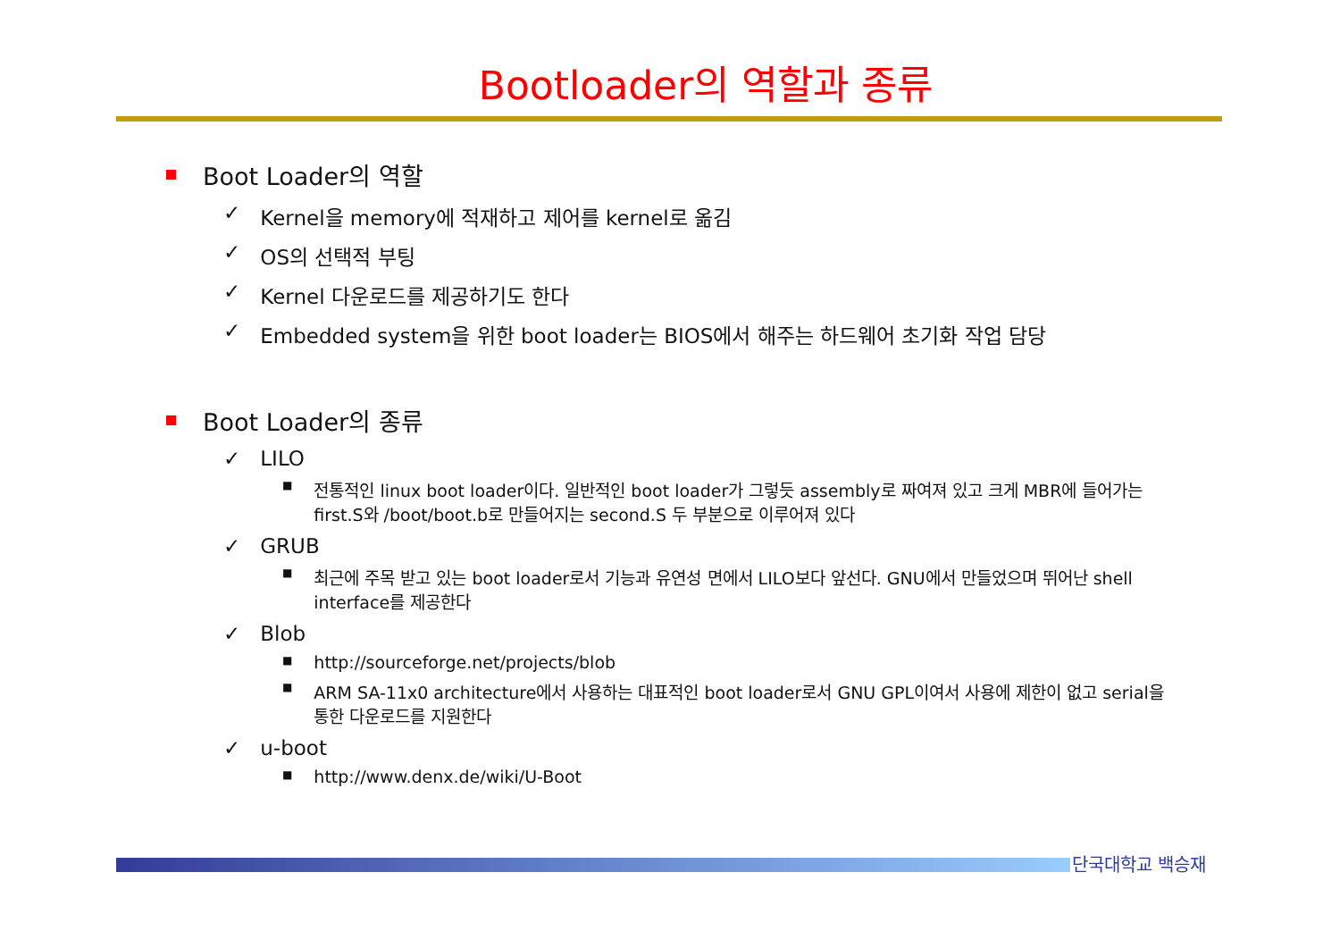Bootloader의 역할과 종류
Boot Loader의 역할
✓ Kernel을 memory에 적재하고 제어를 kernel로 옮김
✓ OS의 선택적 부팅
✓ Kernel 다운로드를 제공하기도 한다
✓ Embedded system을 위한 boot loader는 BIOS에서 해주는 하드웨어 초기화 작업 담당
Boot Loader의 종류
✓ LILO
■ 전통적인 linux boot loader이다. 일반적인 boot loader가 그렇듯 assembly로 짜여져 있고 크게 MBR에 들어가는 first.S와 /boot/boot.b로 만들어지는 second.S 두 부분으로 이루어져 있다
✓ GRUB
■ 최근에 주목 받고 있는 boot loader로서 기능과 유연성 면에서 LILO보다 앞선다. GNU에서 만들었으며 뛰어난 shell interface를 제공한다
✓ Blob
■ http://sourceforge.net/projects/blob
■ ARM SA-11x0 architecture에서 사용하는 대표적인 boot loader로서 GNU GPL이여서 사용에 제한이 없고 serial을 통한 다운로드를 지원한다
✓ u-boot
■ http://www.denx.de/wiki/U-Boot
단국대학교 백승재